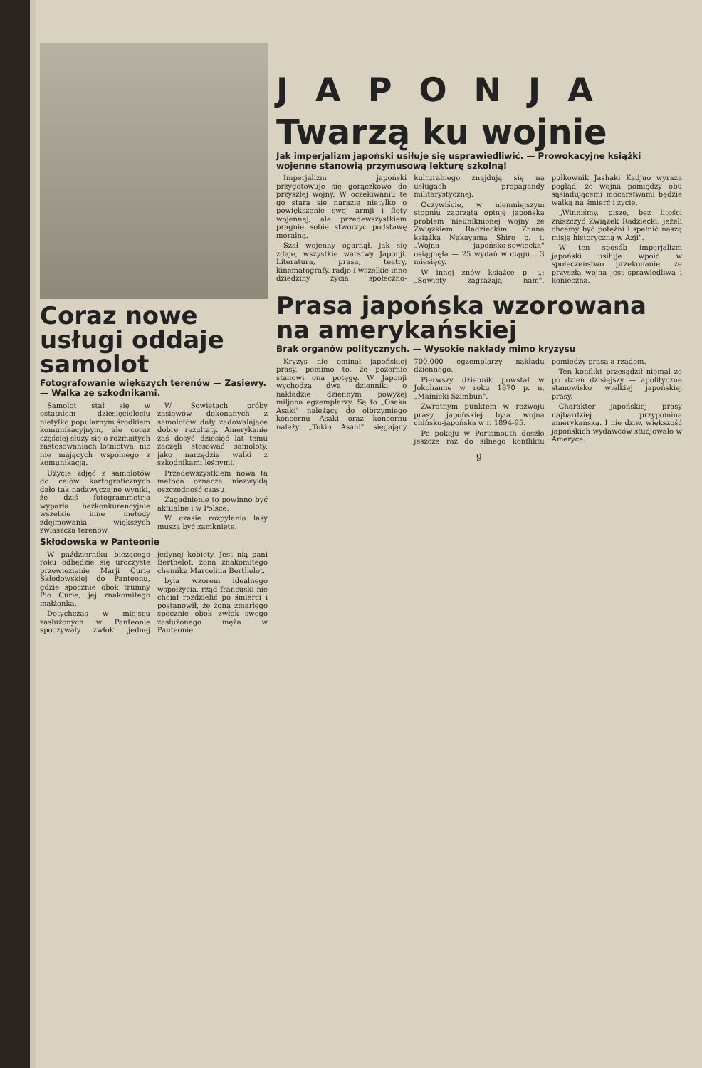Coraz nowe usługi oddaje samolot
Fotografowanie większych terenów — Zasiewy. — Walka ze szkodnikami.
Samolot stał się w ostatniem dziesięcioleciu nietylko popularnym środkiem komunikacyjnym, ale coraz częściej służy się o rozmaitych zastosowaniach lotnictwa, nic nie mających wspólnego z komunikacją.
Użycie zdjęć z samolotów do celów kartograficznych dało tak nadzwyczajne wyniki, że dziś fotogrammetrja wyparła bezkonkurencyjnie wszelkie inne metody zdejmowania większych zwłaszcza terenów.
W Sowietach próby zasiewów dokonanych z samolotów dały zadowalające dobre rezultaty. Amerykanie zaś dosyć dziesięć lat temu zaczęli stosować samoloty, jako narzędzia walki z szkodnikami leśnymi.
Przedewszystkiem nowa ta metoda oznacza niezwykłą oszczędność czasu.
Zagadnienie to powinno być aktualne i w Polsce.
W czasie rozpylania lasy muszą być zamknięte.
Skłodowska w Panteonie
W październiku bieżącego roku odbędzie się uroczyste przewiezienie Marji Curie Skłodowskiej do Panteonu, gdzie spocznie obok trumny Pio Curie, jej znakomitego małżonka.
Dotychczas w miejscu zasłużonych w Panteonie spoczywały zwłoki jednej jedynej kobiety, Jest nią pani Berthelot, żona znakomitego chemika Marcelina Berthelot.
była wzorem idealnego współżycia, rząd francuski nie chciał rozdzielić po śmierci i postanowił, że żona zmarłego spocznie obok zwłok swego zasłużonego męża w Panteonie.
JAPONJA
Twarzą ku wojnie
Jak imperjalizm japoński usiłuje się usprawiedliwić. — Prowokacyjne książki wojenne stanowią przymusową lekturę szkolną!
Imperjalizm japoński przygotowuje się gorączkowo do przyszłej wojny. W oczekiwaniu te go stara się narazie nietylko o powiększenie swej armji i floty wojennej, ale przedewszystkiem pragnie sobie stworzyć podstawę moralną.
Szał wojenny ogarnął, jak się zdaje, wszystkie warstwy Japonji. Literatura, prasa, teatry, kinematografy, radjo i wszelkie inne dziedziny życia społeczno-kulturalnego znajdują się na usługach propagandy militarystycznej.
Oczywiście, w niemniejszym stopniu zaprząta opinję japońską problem nieuniknionej wojny ze Związkiem Radzieckim. Znana książka Nakayama Shiro p. t. „Wojna japońsko-sowiecka" osiągnęła — 25 wydań w ciągu... 3 miesięcy.
W innej znów książce p. t.: „Sowiety zagrażają nam", pułkownik Jashaki Kadjuo wyraża pogląd, że wojna pomiędzy obu sąsiadującemi mocarstwami będzie walką na śmierć i życie.
„Winniśmy, pisze, bez litości zniszczyć Związek Radziecki, jeżeli chcemy być potężni i spełnić naszą misję historyczną w Azji".
W ten sposób imperjalizm japoński usiłuje wpoić w społeczeństwo przekonanie, że przyszła wojna jest sprawiedliwa i konieczna.
Prasa japońska wzorowana na amerykańskiej
Brak organów politycznych. — Wysokie nakłady mimo kryzysu
Kryzys nie ominął japońskiej prasy, pomimo to, że pozornie stanowi ona potęgę. W Japonji wychodzą dwa dzienniki o nakładzie dziennym powyżej miljona egzemplarzy. Są to „Osaka Asaki" należący do olbrzymiego koncernu Asaki oraz koncernu należy „Tokio Asahi" sięgający 700.000 egzemplarzy nakładu dziennego.
Pierwszy dziennik powstał w Jokohamie w roku 1870 p. n. „Mainicki Szimbun".
Zwrotnym punktem w rozwoju prasy japońskiej była wojna chińsko-japońska w r. 1894-95.
Po pokoju w Portsmouth doszło jeszcze raz do silnego konfliktu pomiędzy prasą a rządem.
Ten konflikt przesądził niemal że po dzień dzisiejszy — apolityczne stanowisko wielkiej japońskiej prasy.
Charakter japońskiej prasy najbardziej przypomina amerykańską. I nie dziw, większość japońskich wydawców studjowało w Ameryce.
9